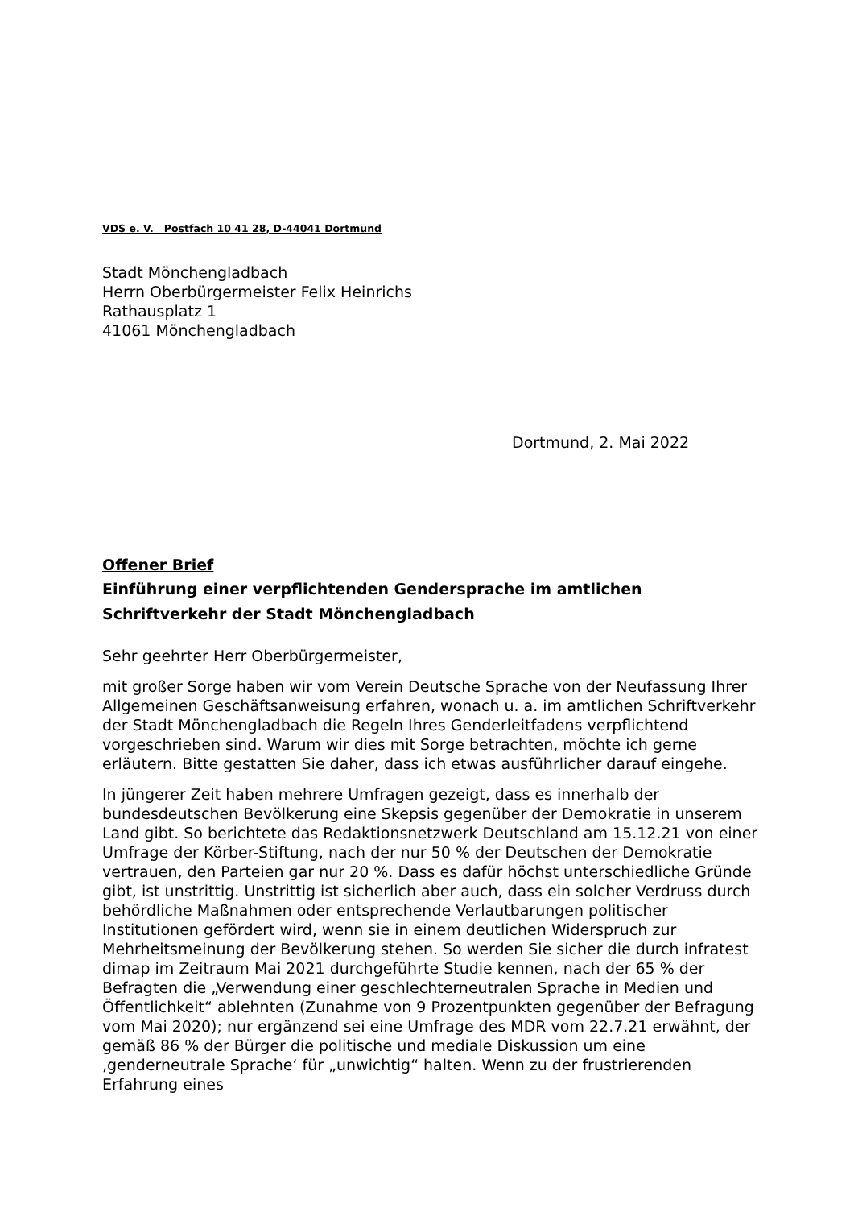VDS e. V. Postfach 10 41 28, D-44041 Dortmund
Stadt Mönchengladbach
Herrn Oberbürgermeister Felix Heinrichs
Rathausplatz 1
41061 Mönchengladbach
Dortmund, 2. Mai 2022
Offener Brief
Einführung einer verpflichtenden Gendersprache im amtlichen
Schriftverkehr der Stadt Mönchengladbach
Sehr geehrter Herr Oberbürgermeister,
mit großer Sorge haben wir vom Verein Deutsche Sprache von der Neufassung Ihrer Allgemeinen Geschäftsanweisung erfahren, wonach u. a. im amtlichen Schriftverkehr der Stadt Mönchengladbach die Regeln Ihres Genderleitfadens verpflichtend vorgeschrieben sind. Warum wir dies mit Sorge betrachten, möchte ich gerne erläutern. Bitte gestatten Sie daher, dass ich etwas ausführlicher darauf eingehe.
In jüngerer Zeit haben mehrere Umfragen gezeigt, dass es innerhalb der bundesdeutschen Bevölkerung eine Skepsis gegenüber der Demokratie in unserem Land gibt. So berichtete das Redaktionsnetzwerk Deutschland am 15.12.21 von einer Umfrage der Körber-Stiftung, nach der nur 50 % der Deutschen der Demokratie vertrauen, den Parteien gar nur 20 %. Dass es dafür höchst unterschiedliche Gründe gibt, ist unstrittig. Unstrittig ist sicherlich aber auch, dass ein solcher Verdruss durch behördliche Maßnahmen oder entsprechende Verlautbarungen politischer Institutionen gefördert wird, wenn sie in einem deutlichen Widerspruch zur Mehrheitsmeinung der Bevölkerung stehen. So werden Sie sicher die durch infratest dimap im Zeitraum Mai 2021 durchgeführte Studie kennen, nach der 65 % der Befragten die „Verwendung einer geschlechterneutralen Sprache in Medien und Öffentlichkeit“ ablehnten (Zunahme von 9 Prozentpunkten gegenüber der Befragung vom Mai 2020); nur ergänzend sei eine Umfrage des MDR vom 22.7.21 erwähnt, der gemäß 86 % der Bürger die politische und mediale Diskussion um eine ‚genderneutrale Sprache‘ für „unwichtig“ halten. Wenn zu der frustrierenden Erfahrung eines